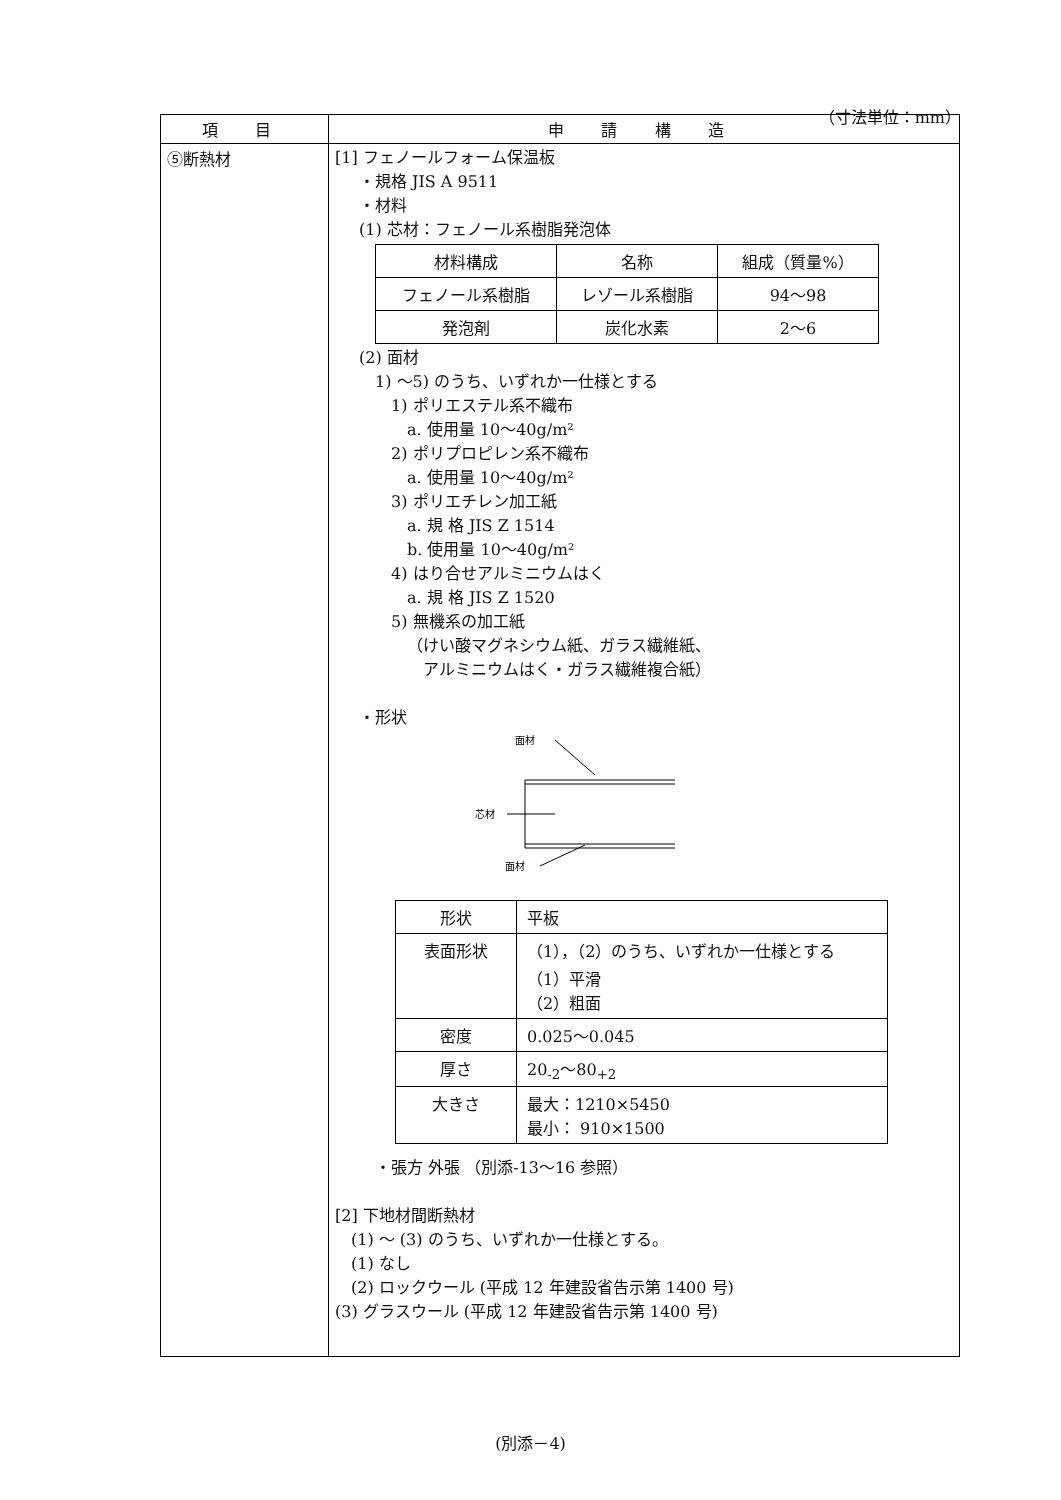（寸法単位：mm）
| 項 目 | 申 請 構 造 |
| --- | --- |
| ⑤断熱材 | [1] フェノールフォーム保温板 ・規格 JIS A 9511 ・材料 (1) 芯材：フェノール系樹脂発泡体 / 材料構成 / 名称 / 組成（質量%） / / フェノール系樹脂 / レゾール系樹脂 / 94～98 / / 発泡剤 / 炭化水素 / 2～6 / (2) 面材 1) ～5) のうち、いずれか一仕様とする 1) ポリエステル系不織布 a. 使用量 10～40g/m² 2) ポリプロピレン系不織布 a. 使用量 10～40g/m² 3) ポリエチレン加工紙 a. 規 格 JIS Z 1514 b. 使用量 10～40g/m² 4) はり合せアルミニウムはく a. 規 格 JIS Z 1520 5) 無機系の加工紙 （けい酸マグネシウム紙、ガラス繊維紙、 アルミニウムはく・ガラス繊維複合紙） ・形状 面材 芯材 面材 / 形状 / 平板 / / 表面形状 / （1），（2）のうち、いずれか一仕様とする （1）平滑 （2）粗面 / / 密度 / 0.025～0.045 / / 厚さ / 20<sub>-2</sub>～80<sub>+2</sub> / / 大きさ / 最大：1210×5450 最小： 910×1500 / ・張方 外張 （別添-13～16 参照） [2] 下地材間断熱材 (1) ～ (3) のうち、いずれか一仕様とする。 (1) なし (2) ロックウール (平成 12 年建設省告示第 1400 号) (3) グラスウール (平成 12 年建設省告示第 1400 号) |
(別添－4)